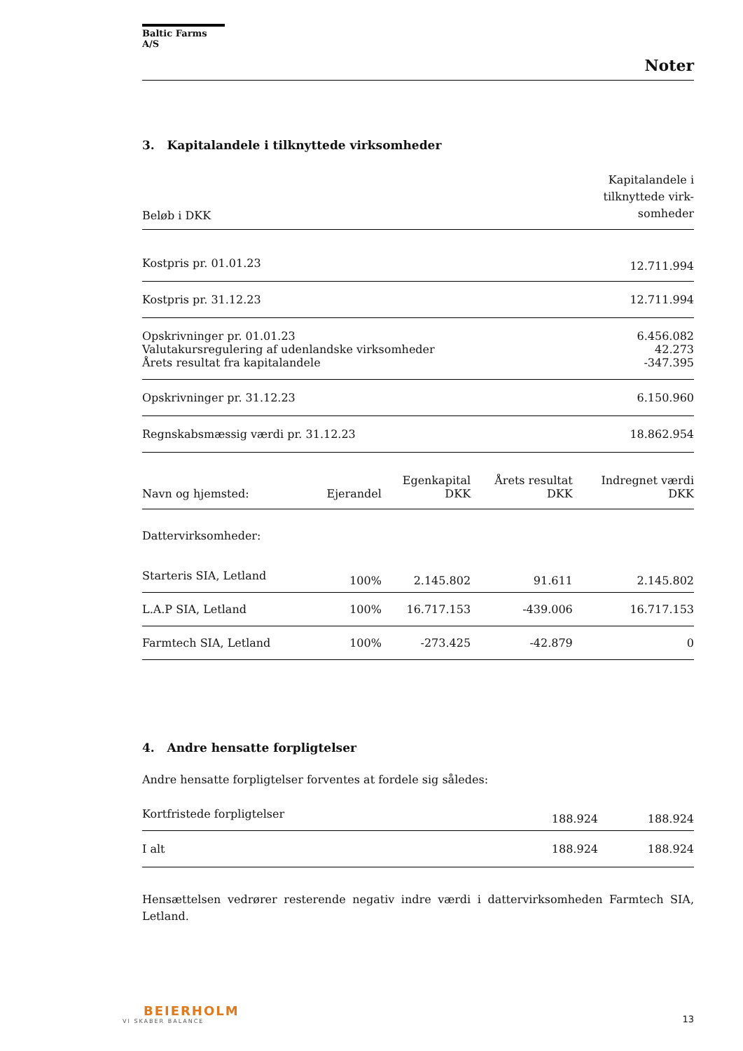Baltic Farms A/S
Noter
3. Kapitalandele i tilknyttede virksomheder
| Beløb i DKK | Kapitalandele i tilknyttede virk- somheder |
| --- | --- |
| Kostpris pr. 01.01.23 | 12.711.994 |
| Kostpris pr. 31.12.23 | 12.711.994 |
| Opskrivninger pr. 01.01.23 | 6.456.082 |
| Valutakursregulering af udenlandske virksomheder | 42.273 |
| Årets resultat fra kapitalandele | -347.395 |
| Opskrivninger pr. 31.12.23 | 6.150.960 |
| Regnskabsmæssig værdi pr. 31.12.23 | 18.862.954 |
| Navn og hjemsted: | Ejerandel | Egenkapital DKK | Årets resultat DKK | Indregnet værdi DKK |
| --- | --- | --- | --- | --- |
| Dattervirksomheder: | | | | |
| Starteris SIA, Letland | 100% | 2.145.802 | 91.611 | 2.145.802 |
| L.A.P SIA, Letland | 100% | 16.717.153 | -439.006 | 16.717.153 |
| Farmtech SIA, Letland | 100% | -273.425 | -42.879 | 0 |
4. Andre hensatte forpligtelser
Andre hensatte forpligtelser forventes at fordele sig således:
| Kortfristede forpligtelser | 188.924 | 188.924 |
| I alt | 188.924 | 188.924 |
Hensættelsen vedrører resterende negativ indre værdi i dattervirksomheden Farmtech SIA, Letland.
BEIERHOLM
VI SKABER BALANCE
13